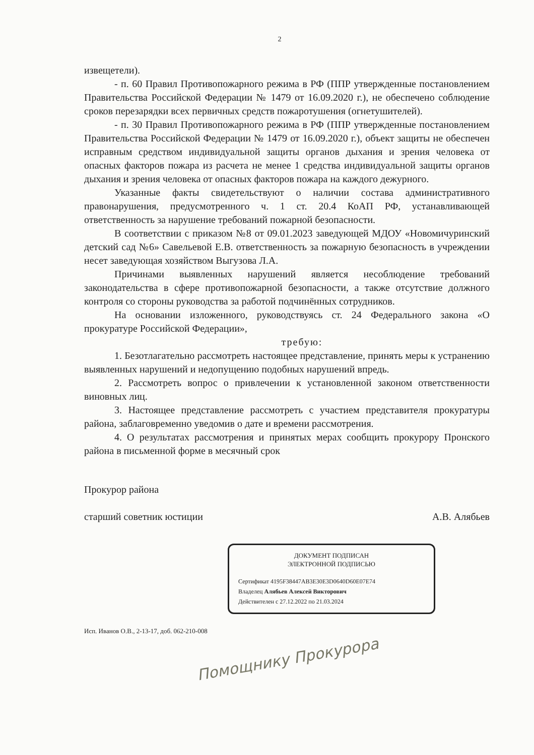2
извещетели).
- п. 60 Правил Противопожарного режима в РФ (ППР утвержденные постановлением Правительства Российской Федерации № 1479 от 16.09.2020 г.), не обеспечено соблюдение сроков перезарядки всех первичных средств пожаротушения (огнетушителей).
- п. 30 Правил Противопожарного режима в РФ (ППР утвержденные постановлением Правительства Российской Федерации № 1479 от 16.09.2020 г.), объект защиты не обеспечен исправным средством индивидуальной защиты органов дыхания и зрения человека от опасных факторов пожара из расчета не менее 1 средства индивидуальной защиты органов дыхания и зрения человека от опасных факторов пожара на каждого дежурного.
Указанные факты свидетельствуют о наличии состава административного правонарушения, предусмотренного ч. 1 ст. 20.4 КоАП РФ, устанавливающей ответственность за нарушение требований пожарной безопасности.
В соответствии с приказом №8 от 09.01.2023 заведующей МДОУ «Новомичуринский детский сад №6» Савельевой Е.В. ответственность за пожарную безопасность в учреждении несет заведующая хозяйством Выгузова Л.А.
Причинами выявленных нарушений является несоблюдение требований законодательства в сфере противопожарной безопасности, а также отсутствие должного контроля со стороны руководства за работой подчинённых сотрудников.
На основании изложенного, руководствуясь ст. 24 Федерального закона «О прокуратуре Российской Федерации»,
требую:
1. Безотлагательно рассмотреть настоящее представление, принять меры к устранению выявленных нарушений и недопущению подобных нарушений впредь.
2. Рассмотреть вопрос о привлечении к установленной законом ответственности виновных лиц.
3. Настоящее представление рассмотреть с участием представителя прокуратуры района, заблаговременно уведомив о дате и времени рассмотрения.
4. О результатах рассмотрения и принятых мерах сообщить прокурору Пронского района в письменной форме в месячный срок
Прокурор района
старший советник юстиции
А.В. Алябьев
ДОКУМЕНТ ПОДПИСАН
ЭЛЕКТРОННОЙ ПОДПИСЬЮ
Сертификат 4195F38447AB3E30E3D0640D60E07E74
Владелец Алябьев Алексей Викторович
Действителен с 27.12.2022 по 21.03.2024
Исп. Иванов О.В., 2-13-17, доб. 062-210-008
Помощнику Прокурора